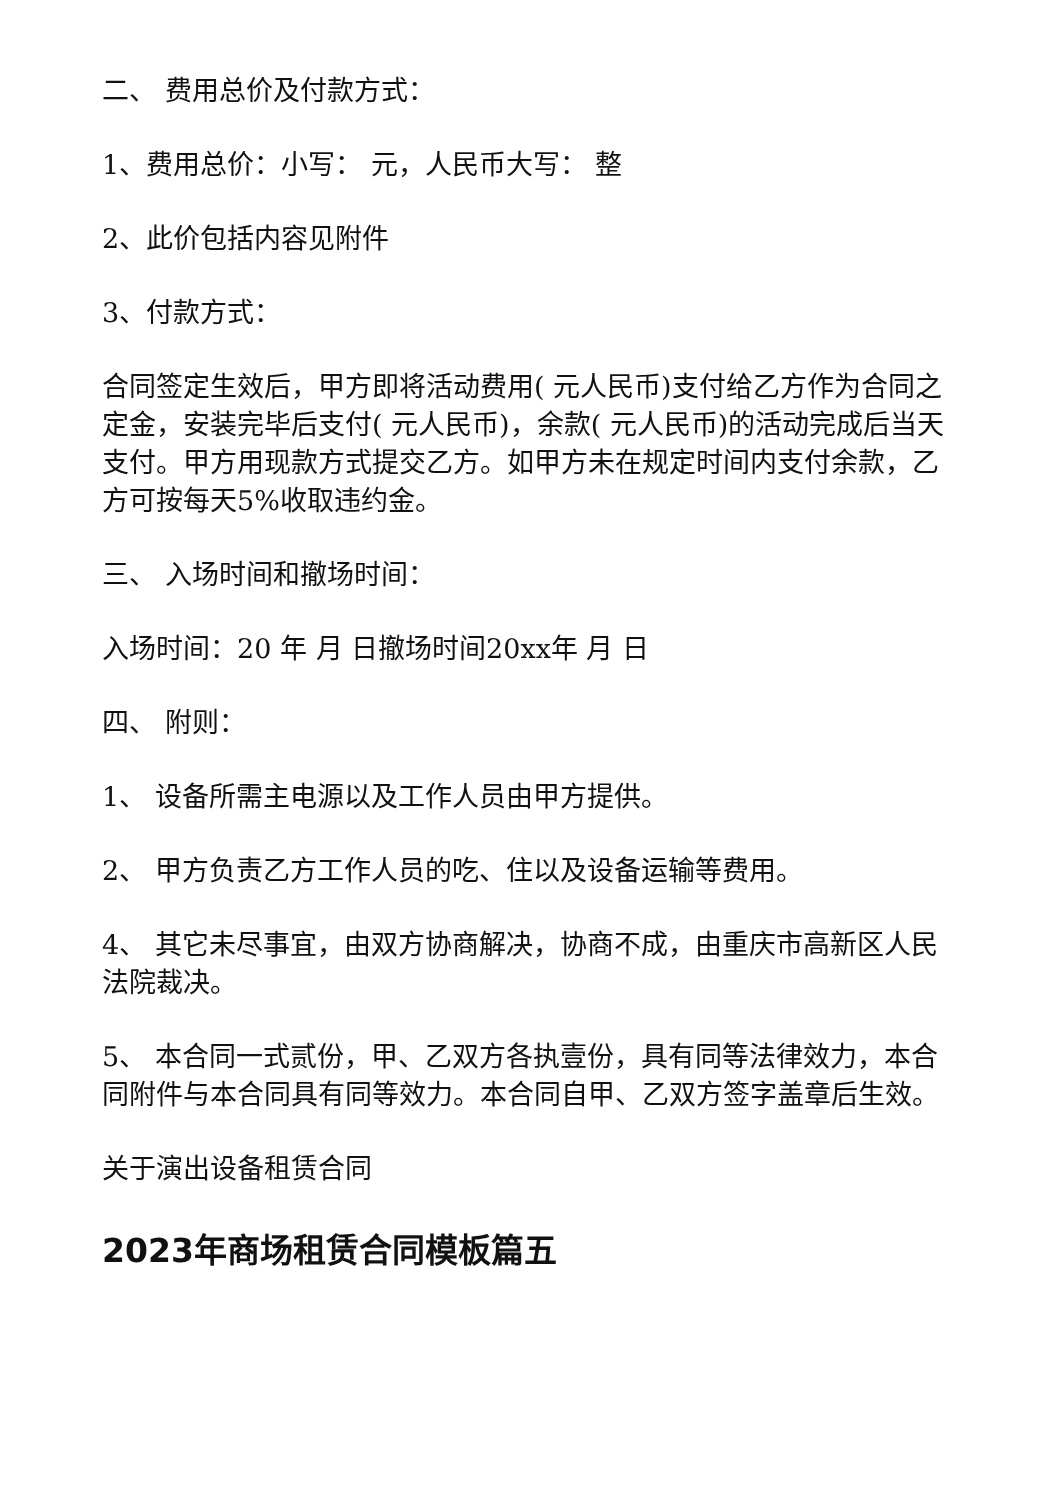二、 费用总价及付款方式：
1、费用总价：小写： 元，人民币大写： 整
2、此价包括内容见附件
3、付款方式：
合同签定生效后，甲方即将活动费用( 元人民币)支付给乙方作为合同之定金，安装完毕后支付( 元人民币)，余款( 元人民币)的活动完成后当天支付。甲方用现款方式提交乙方。如甲方未在规定时间内支付余款，乙方可按每天5%收取违约金。
三、 入场时间和撤场时间：
入场时间：20 年 月 日撤场时间20xx年 月 日
四、 附则：
1、 设备所需主电源以及工作人员由甲方提供。
2、 甲方负责乙方工作人员的吃、住以及设备运输等费用。
4、 其它未尽事宜，由双方协商解决，协商不成，由重庆市高新区人民法院裁决。
5、 本合同一式贰份，甲、乙双方各执壹份，具有同等法律效力，本合同附件与本合同具有同等效力。本合同自甲、乙双方签字盖章后生效。
关于演出设备租赁合同
2023年商场租赁合同模板篇五